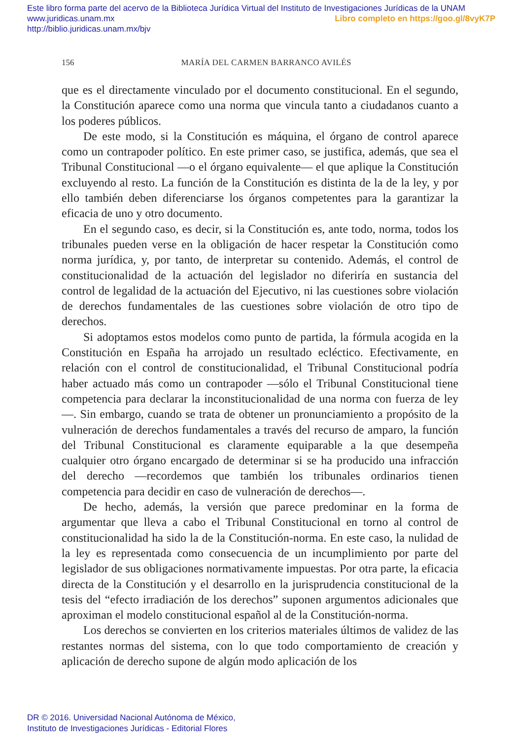Este libro forma parte del acervo de la Biblioteca Jurídica Virtual del Instituto de Investigaciones Jurídicas de la UNAM
www.juridicas.unam.mx
Libro completo en https://goo.gl/8vyK7P http://biblio.juridicas.unam.mx/bjv
156 MARÍA DEL CARMEN BARRANCO AVILÉS
que es el directamente vinculado por el documento constitucional. En el segundo, la Constitución aparece como una norma que vincula tanto a ciudadanos cuanto a los poderes públicos.
De este modo, si la Constitución es máquina, el órgano de control aparece como un contrapoder político. En este primer caso, se justifica, además, que sea el Tribunal Constitucional —o el órgano equivalente— el que aplique la Constitución excluyendo al resto. La función de la Constitución es distinta de la de la ley, y por ello también deben diferenciarse los órganos competentes para la garantizar la eficacia de uno y otro documento.
En el segundo caso, es decir, si la Constitución es, ante todo, norma, todos los tribunales pueden verse en la obligación de hacer respetar la Constitución como norma jurídica, y, por tanto, de interpretar su contenido. Además, el control de constitucionalidad de la actuación del legislador no diferiría en sustancia del control de legalidad de la actuación del Ejecutivo, ni las cuestiones sobre violación de derechos fundamentales de las cuestiones sobre violación de otro tipo de derechos.
Si adoptamos estos modelos como punto de partida, la fórmula acogida en la Constitución en España ha arrojado un resultado ecléctico. Efectivamente, en relación con el control de constitucionalidad, el Tribunal Constitucional podría haber actuado más como un contrapoder —sólo el Tribunal Constitucional tiene competencia para declarar la inconstitucionalidad de una norma con fuerza de ley—. Sin embargo, cuando se trata de obtener un pronunciamiento a propósito de la vulneración de derechos fundamentales a través del recurso de amparo, la función del Tribunal Constitucional es claramente equiparable a la que desempeña cualquier otro órgano encargado de determinar si se ha producido una infracción del derecho —recordemos que también los tribunales ordinarios tienen competencia para decidir en caso de vulneración de derechos—.
De hecho, además, la versión que parece predominar en la forma de argumentar que lleva a cabo el Tribunal Constitucional en torno al control de constitucionalidad ha sido la de la Constitución-norma. En este caso, la nulidad de la ley es representada como consecuencia de un incumplimiento por parte del legislador de sus obligaciones normativamente impuestas. Por otra parte, la eficacia directa de la Constitución y el desarrollo en la jurisprudencia constitucional de la tesis del “efecto irradiación de los derechos” suponen argumentos adicionales que aproximan el modelo constitucional español al de la Constitución-norma.
Los derechos se convierten en los criterios materiales últimos de validez de las restantes normas del sistema, con lo que todo comportamiento de creación y aplicación de derecho supone de algún modo aplicación de los
DR © 2016. Universidad Nacional Autónoma de México,
Instituto de Investigaciones Jurídicas - Editorial Flores